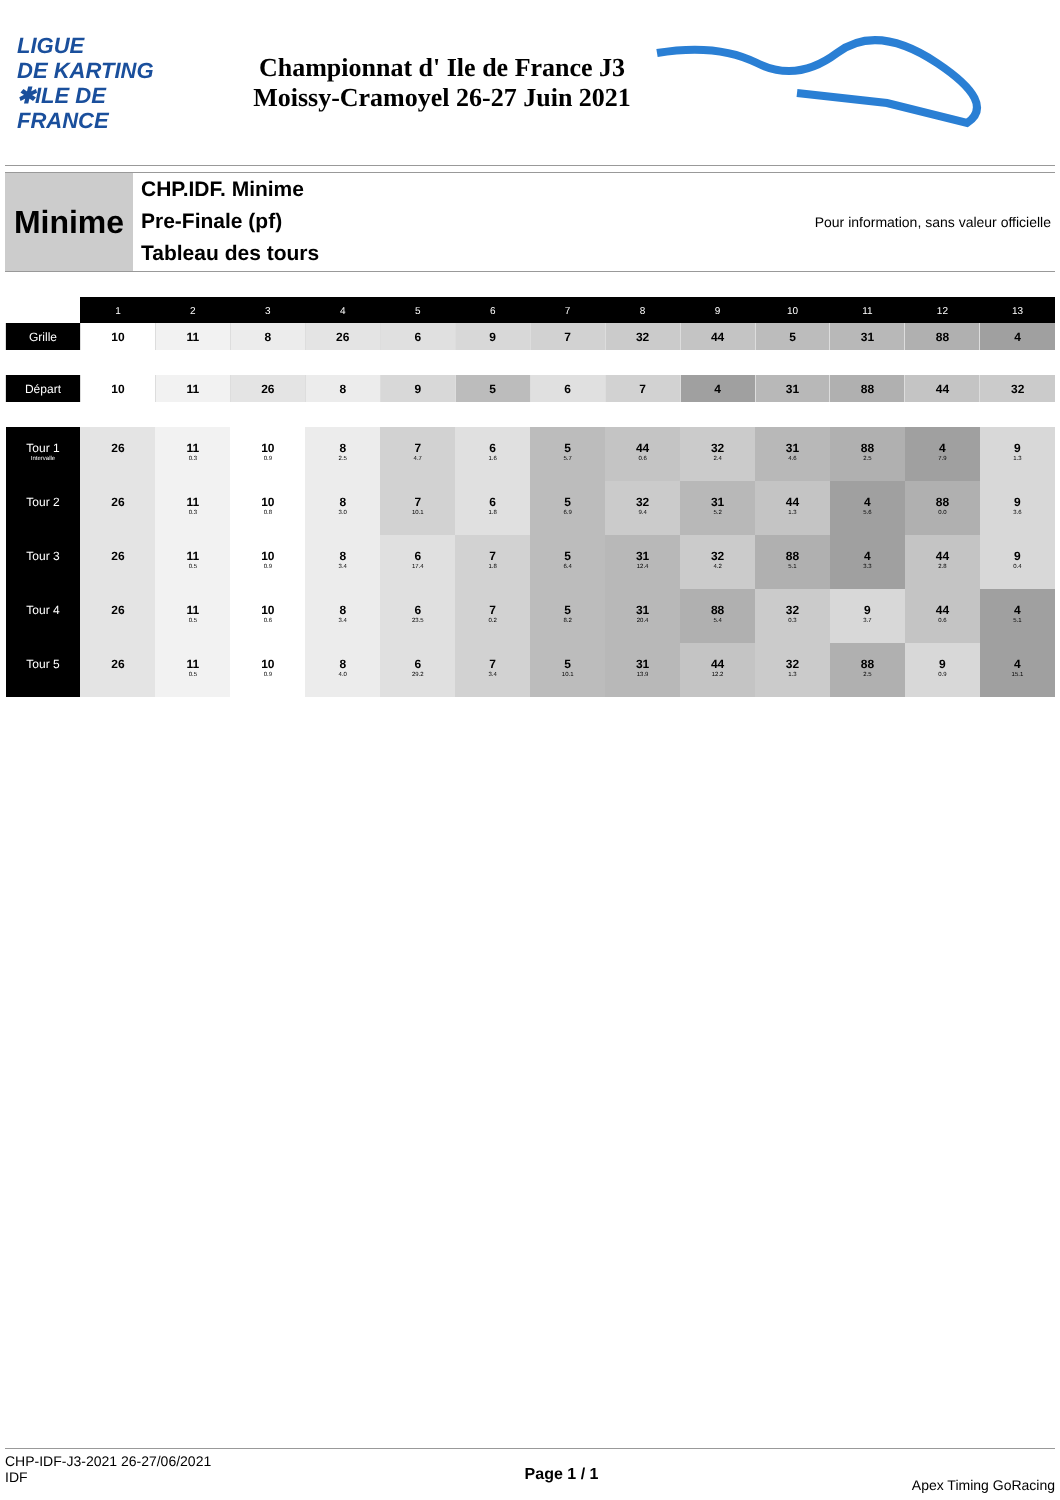LIGUE
DE KARTING
✱ILE DE
FRANCE
Championnat d' Ile de France J3
Moissy-Cramoyel 26-27 Juin 2021
Minime
CHP.IDF. Minime
Pre-Finale (pf)
Tableau des tours
Pour information, sans valeur officielle
| | 1 | 2 | 3 | 4 | 5 | 6 | 7 | 8 | 9 | 10 | 11 | 12 | 13 |
| --- | --- | --- | --- | --- | --- | --- | --- | --- | --- | --- | --- | --- | --- |
| Grille | 10 | 11 | 8 | 26 | 6 | 9 | 7 | 32 | 44 | 5 | 31 | 88 | 4 |
| Départ | 10 | 11 | 26 | 8 | 9 | 5 | 6 | 7 | 4 | 31 | 88 | 44 | 32 |
| Tour 1 Intervalle | 26 | 11 0.3 | 10 0.9 | 8 2.5 | 7 4.7 | 6 1.6 | 5 5.7 | 44 0.6 | 32 2.4 | 31 4.6 | 88 2.5 | 4 7.9 | 9 1.3 |
| Tour 2 | 26 | 11 0.3 | 10 0.8 | 8 3.0 | 7 10.1 | 6 1.8 | 5 6.9 | 32 9.4 | 31 5.2 | 44 1.3 | 4 5.6 | 88 0.0 | 9 3.6 |
| Tour 3 | 26 | 11 0.5 | 10 0.9 | 8 3.4 | 6 17.4 | 7 1.8 | 5 6.4 | 31 12.4 | 32 4.2 | 88 5.1 | 4 3.3 | 44 2.8 | 9 0.4 |
| Tour 4 | 26 | 11 0.5 | 10 0.6 | 8 3.4 | 6 23.5 | 7 0.2 | 5 8.2 | 31 20.4 | 88 5.4 | 32 0.3 | 9 3.7 | 44 0.6 | 4 5.1 |
| Tour 5 | 26 | 11 0.5 | 10 0.9 | 8 4.0 | 6 29.2 | 7 3.4 | 5 10.1 | 31 13.9 | 44 12.2 | 32 1.3 | 88 2.5 | 9 0.9 | 4 15.1 |
CHP-IDF-J3-2021 26-27/06/2021
IDF
Page 1 / 1
Apex Timing GoRacing